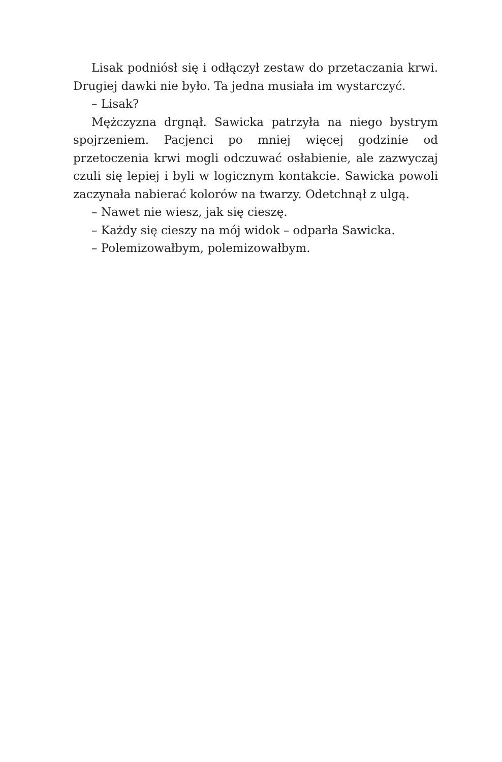Lisak podniósł się i odłączył zestaw do przetaczania krwi. Drugiej dawki nie było. Ta jedna musiała im wystarczyć.
– Lisak?
Mężczyzna drgnął. Sawicka patrzyła na niego bystrym spojrzeniem. Pacjenci po mniej więcej godzinie od przetoczenia krwi mogli odczuwać osłabienie, ale zazwyczaj czuli się lepiej i byli w logicznym kontakcie. Sawicka powoli zaczynała nabierać kolorów na twarzy. Odetchnął z ulgą.
– Nawet nie wiesz, jak się cieszę.
– Każdy się cieszy na mój widok – odparła Sawicka.
– Polemizowałbym, polemizowałbym.